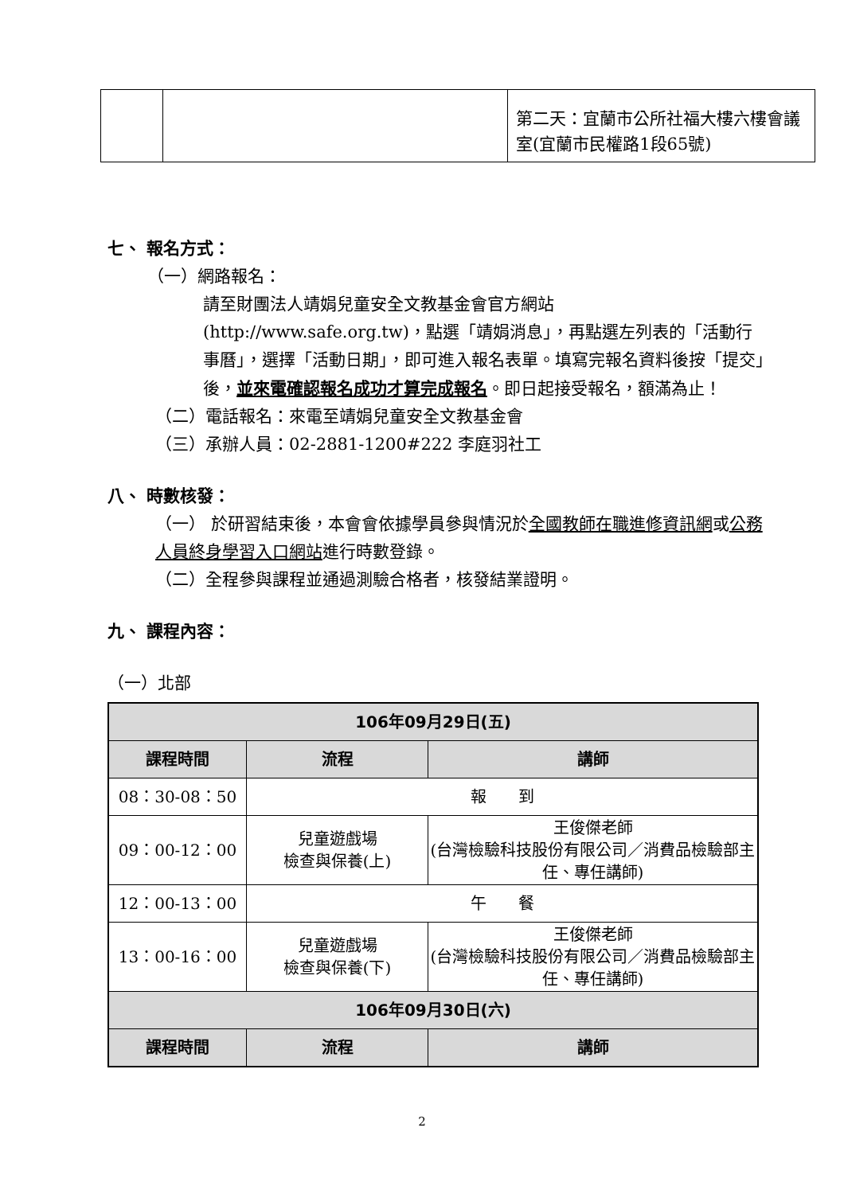| | | 第二天：宜蘭市公所社福大樓六樓會議室(宜蘭市民權路1段65號) |
七、 報名方式：
（一）網路報名：
請至財團法人靖娟兒童安全文教基金會官方網站(http://www.safe.org.tw)，點選「靖娟消息」，再點選左列表的「活動行事曆」，選擇「活動日期」，即可進入報名表單。填寫完報名資料後按「提交」後，並來電確認報名成功才算完成報名。即日起接受報名，額滿為止！
（二）電話報名：來電至靖娟兒童安全文教基金會
（三）承辦人員：02-2881-1200#222 李庭羽社工
八、 時數核發：
（一） 於研習結束後，本會會依據學員參與情況於全國教師在職進修資訊網或公務人員終身學習入口網站進行時數登錄。
（二）全程參與課程並通過測驗合格者，核發結業證明。
九、 課程內容：
（一）北部
| 106年09月29日(五) | | |
| --- | --- | --- |
| 課程時間 | 流程 | 講師 |
| 08：30-08：50 | 報 到 | |
| 09：00-12：00 | 兒童遊戲場 檢查與保養(上) | 王俊傑老師 (台灣檢驗科技股份有限公司／消費品檢驗部主任、專任講師) |
| 12：00-13：00 | 午 餐 | |
| 13：00-16：00 | 兒童遊戲場 檢查與保養(下) | 王俊傑老師 (台灣檢驗科技股份有限公司／消費品檢驗部主任、專任講師) |
| 106年09月30日(六) | | |
| 課程時間 | 流程 | 講師 |
2